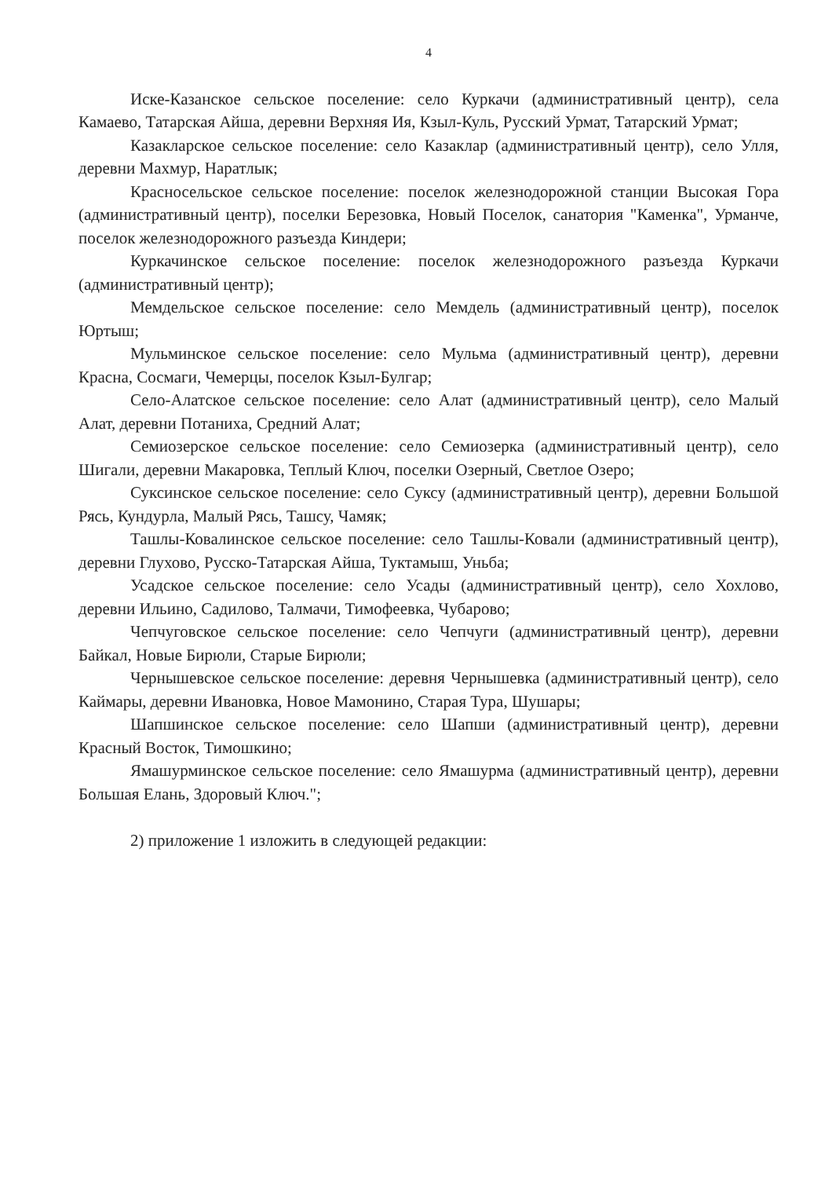4
Иске-Казанское сельское поселение: село Куркачи (административный центр), села Камаево, Татарская Айша, деревни Верхняя Ия, Кзыл-Куль, Русский Урмат, Татарский Урмат;
Казакларское сельское поселение: село Казаклар (административный центр), село Улля, деревни Махмур, Наратлык;
Красносельское сельское поселение: поселок железнодорожной станции Высокая Гора (административный центр), поселки Березовка, Новый Поселок, санатория "Каменка", Урманче, поселок железнодорожного разъезда Киндери;
Куркачинское сельское поселение: поселок железнодорожного разъезда Куркачи (административный центр);
Мемдельское сельское поселение: село Мемдель (административный центр), поселок Юртыш;
Мульминское сельское поселение: село Мульма (административный центр), деревни Красна, Сосмаги, Чемерцы, поселок Кзыл-Булгар;
Село-Алатское сельское поселение: село Алат (административный центр), село Малый Алат, деревни Потаниха, Средний Алат;
Семиозерское сельское поселение: село Семиозерка (административный центр), село Шигали, деревни Макаровка, Теплый Ключ, поселки Озерный, Светлое Озеро;
Суксинское сельское поселение: село Суксу (административный центр), деревни Большой Рясь, Кундурла, Малый Рясь, Ташсу, Чамяк;
Ташлы-Ковалинское сельское поселение: село Ташлы-Ковали (административный центр), деревни Глухово, Русско-Татарская Айша, Туктамыш, Уньба;
Усадское сельское поселение: село Усады (административный центр), село Хохлово, деревни Ильино, Садилово, Талмачи, Тимофеевка, Чубарово;
Чепчуговское сельское поселение: село Чепчуги (административный центр), деревни Байкал, Новые Бирюли, Старые Бирюли;
Чернышевское сельское поселение: деревня Чернышевка (административный центр), село Каймары, деревни Ивановка, Новое Мамонино, Старая Тура, Шушары;
Шапшинское сельское поселение: село Шапши (административный центр), деревни Красный Восток, Тимошкино;
Ямашурминское сельское поселение: село Ямашурма (административный центр), деревни Большая Елань, Здоровый Ключ.";
2) приложение 1 изложить в следующей редакции: